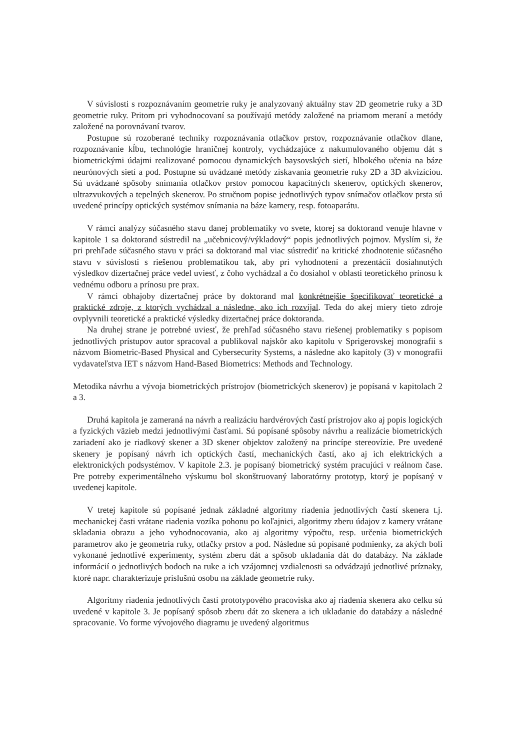V súvislosti s rozpoznávaním geometrie ruky je analyzovaný aktuálny stav 2D geometrie ruky a 3D geometrie ruky. Pritom pri vyhodnocovaní sa používajú metódy založené na priamom meraní a metódy založené na porovnávaní tvarov.
Postupne sú rozoberané techniky rozpoznávania otlačkov prstov, rozpoznávanie otlačkov dlane, rozpoznávanie kĺbu, technológie hraničnej kontroly, vychádzajúce z nakumulovaného objemu dát s biometrickými údajmi realizované pomocou dynamických baysovských sietí, hlbokého učenia na báze neurónových sietí a pod. Postupne sú uvádzané metódy získavania geometrie ruky 2D a 3D akvizíciou. Sú uvádzané spôsoby snímania otlačkov prstov pomocou kapacitných skenerov, optických skenerov, ultrazvukových a tepelných skenerov. Po stručnom popise jednotlivých typov snímačov otlačkov prsta sú uvedené princípy optických systémov snímania na báze kamery, resp. fotoaparátu.
V rámci analýzy súčasného stavu danej problematiky vo svete, ktorej sa doktorand venuje hlavne v kapitole 1 sa doktorand sústredil na „učebnicový/výkladový“ popis jednotlivých pojmov. Myslím si, že pri prehľade súčasného stavu v práci sa doktorand mal viac sústrediť na kritické zhodnotenie súčasného stavu v súvislosti s riešenou problematikou tak, aby pri vyhodnotení a prezentácii dosiahnutých výsledkov dizertačnej práce vedel uviesť, z čoho vychádzal a čo dosiahol v oblasti teoretického prínosu k vednému odboru a prínosu pre prax.
V rámci obhajoby dizertačnej práce by doktorand mal konkrétnejšie špecifikovať teoretické a praktické zdroje, z ktorých vychádzal a následne, ako ich rozvíjal. Teda do akej miery tieto zdroje ovplyvnili teoretické a praktické výsledky dizertačnej práce doktoranda.
Na druhej strane je potrebné uviesť, že prehľad súčasného stavu riešenej problematiky s popisom jednotlivých prístupov autor spracoval a publikoval najskôr ako kapitolu v Sprigerovskej monografii s názvom Biometric-Based Physical and Cybersecurity Systems, a následne ako kapitoly (3) v monografii vydavateľstva IET s názvom Hand-Based Biometrics: Methods and Technology.
Metodika návrhu a vývoja biometrických prístrojov (biometrických skenerov) je popísaná v kapitolach 2 a 3.
Druhá kapitola je zameraná na návrh a realizáciu hardvérových častí prístrojov ako aj popis logických a fyzických väzieb medzi jednotlivými časťami. Sú popísané spôsoby návrhu a realizácie biometrických zariadení ako je riadkový skener a 3D skener objektov založený na princípe stereovízie. Pre uvedené skenery je popísaný návrh ich optických častí, mechanických častí, ako aj ich elektrických a elektronických podsystémov. V kapitole 2.3. je popísaný biometrický systém pracujúci v reálnom čase. Pre potreby experimentálneho výskumu bol skonštruovaný laboratórny prototyp, ktorý je popísaný v uvedenej kapitole.
V tretej kapitole sú popísané jednak základné algoritmy riadenia jednotlivých častí skenera t.j. mechanickej časti vrátane riadenia vozíka pohonu po koľajnici, algoritmy zberu údajov z kamery vrátane skladania obrazu a jeho vyhodnocovania, ako aj algoritmy výpočtu, resp. určenia biometrických parametrov ako je geometria ruky, otlačky prstov a pod. Následne sú popísané podmienky, za akých boli vykonané jednotlivé experimenty, systém zberu dát a spôsob ukladania dát do databázy. Na základe informácií o jednotlivých bodoch na ruke a ich vzájomnej vzdialenosti sa odvádzajú jednotlivé príznaky, ktoré napr. charakterizuje príslušnú osobu na základe geometrie ruky.
Algoritmy riadenia jednotlivých častí prototypového pracoviska ako aj riadenia skenera ako celku sú uvedené v kapitole 3. Je popísaný spôsob zberu dát zo skenera a ich ukladanie do databázy a následné spracovanie. Vo forme vývojového diagramu je uvedený algoritmus